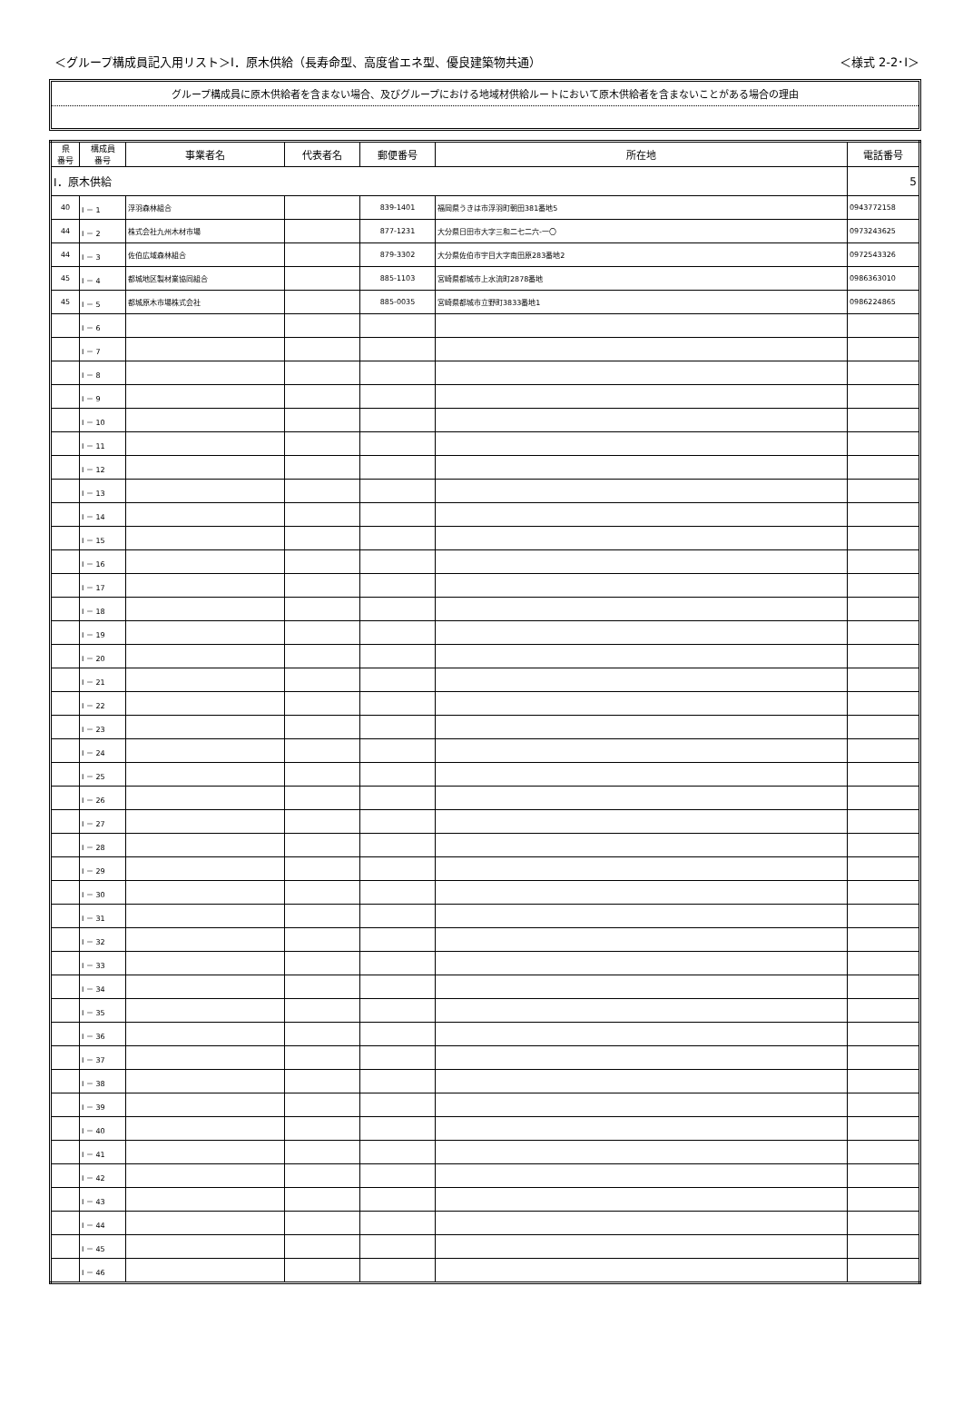＜グループ構成員記入用リスト＞Ⅰ．原木供給（長寿命型、高度省エネ型、優良建築物共通） ＜様式 2-2･Ⅰ＞
グループ構成員に原木供給者を含まない場合、及びグループにおける地域材供給ルートにおいて原木供給者を含まないことがある場合の理由
| 県 番号 | 構成員 番号 | 事業者名 | 代表者名 | 郵便番号 | 所在地 | 電話番号 |
| --- | --- | --- | --- | --- | --- | --- |
| Ⅰ．原木供給 | | | | | | 5 |
| 40 | Ⅰ － 1 | 浮羽森林組合 | | 839-1401 | 福岡県うきは市浮羽町朝田381番地5 | 0943772158 |
| 44 | Ⅰ － 2 | 株式会社九州木材市場 | | 877-1231 | 大分県日田市大字三和二七二六-一〇 | 0973243625 |
| 44 | Ⅰ － 3 | 佐伯広域森林組合 | | 879-3302 | 大分県佐伯市宇目大字南田原283番地2 | 0972543326 |
| 45 | Ⅰ － 4 | 都城地区製材業協同組合 | | 885-1103 | 宮崎県都城市上水流町2878番地 | 0986363010 |
| 45 | Ⅰ － 5 | 都城原木市場株式会社 | | 885-0035 | 宮崎県都城市立野町3833番地1 | 0986224865 |
| | Ⅰ － 6 | | | | | |
| | Ⅰ － 7 | | | | | |
| | Ⅰ － 8 | | | | | |
| | Ⅰ － 9 | | | | | |
| | Ⅰ － 10 | | | | | |
| | Ⅰ － 11 | | | | | |
| | Ⅰ － 12 | | | | | |
| | Ⅰ － 13 | | | | | |
| | Ⅰ － 14 | | | | | |
| | Ⅰ － 15 | | | | | |
| | Ⅰ － 16 | | | | | |
| | Ⅰ － 17 | | | | | |
| | Ⅰ － 18 | | | | | |
| | Ⅰ － 19 | | | | | |
| | Ⅰ － 20 | | | | | |
| | Ⅰ － 21 | | | | | |
| | Ⅰ － 22 | | | | | |
| | Ⅰ － 23 | | | | | |
| | Ⅰ － 24 | | | | | |
| | Ⅰ － 25 | | | | | |
| | Ⅰ － 26 | | | | | |
| | Ⅰ － 27 | | | | | |
| | Ⅰ － 28 | | | | | |
| | Ⅰ － 29 | | | | | |
| | Ⅰ － 30 | | | | | |
| | Ⅰ － 31 | | | | | |
| | Ⅰ － 32 | | | | | |
| | Ⅰ － 33 | | | | | |
| | Ⅰ － 34 | | | | | |
| | Ⅰ － 35 | | | | | |
| | Ⅰ － 36 | | | | | |
| | Ⅰ － 37 | | | | | |
| | Ⅰ － 38 | | | | | |
| | Ⅰ － 39 | | | | | |
| | Ⅰ － 40 | | | | | |
| | Ⅰ － 41 | | | | | |
| | Ⅰ － 42 | | | | | |
| | Ⅰ － 43 | | | | | |
| | Ⅰ － 44 | | | | | |
| | Ⅰ － 45 | | | | | |
| | Ⅰ － 46 | | | | | |